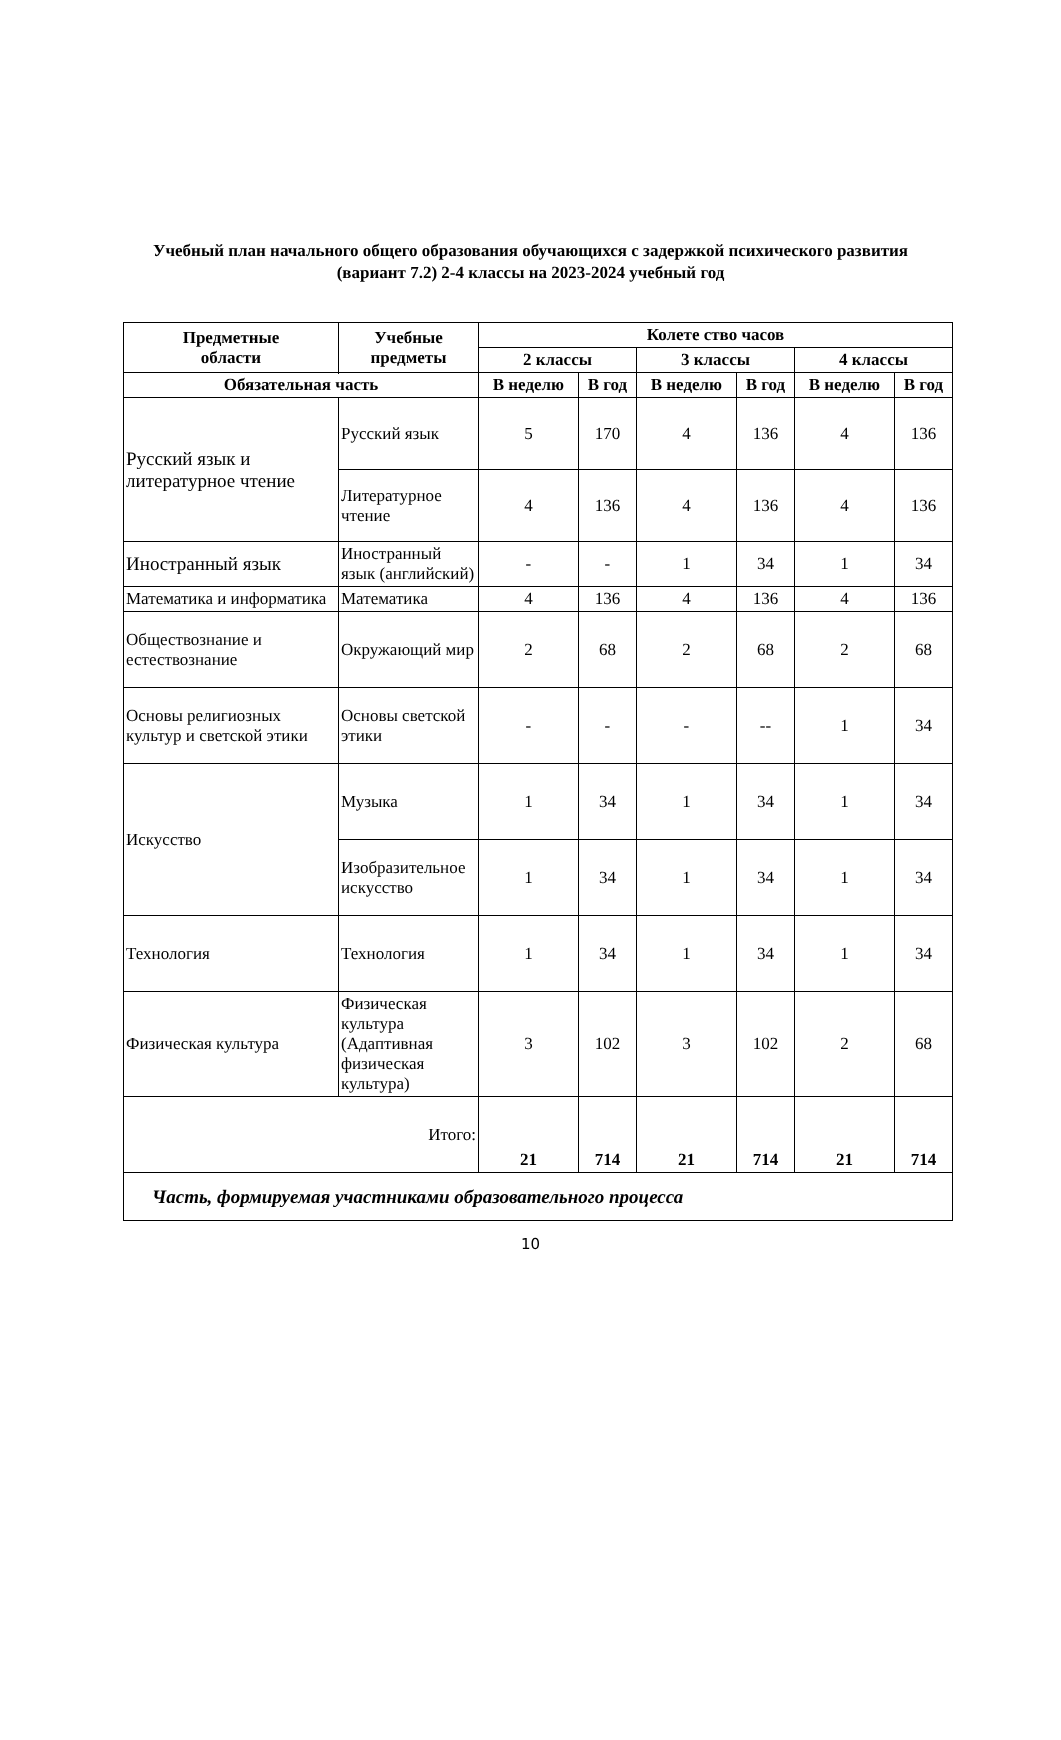Учебный план начального общего образования обучающихся с задержкой психического развития
(вариант 7.2) 2-4 классы на 2023-2024 учебный год
| Предметные области | Учебные предметы | Колете ство часов | | | | | |
| --- | --- | --- | --- | --- | --- | --- | --- |
| | | 2 классы | | 3 классы | | 4 классы | |
| | | В неделю | В год | В неделю | В год | В неделю | В год |
| Обязательная часть | | | | | | | |
| Русский язык и литературное чтение | Русский язык | 5 | 170 | 4 | 136 | 4 | 136 |
| | Литературное чтение | 4 | 136 | 4 | 136 | 4 | 136 |
| Иностранный язык | Иностранный язык (английский) | - | - | 1 | 34 | 1 | 34 |
| Математика и информатика | Математика | 4 | 136 | 4 | 136 | 4 | 136 |
| Обществознание и естествознание | Окружающий мир | 2 | 68 | 2 | 68 | 2 | 68 |
| Основы религиозных культур и светской этики | Основы светской этики | - | - | - | -- | 1 | 34 |
| Искусство | Музыка | 1 | 34 | 1 | 34 | 1 | 34 |
| | Изобразительное искусство | 1 | 34 | 1 | 34 | 1 | 34 |
| Технология | Технология | 1 | 34 | 1 | 34 | 1 | 34 |
| Физическая культура | Физическая культура (Адаптивная физическая культура) | 3 | 102 | 3 | 102 | 2 | 68 |
| Итого: | | 21 | 714 | 21 | 714 | 21 | 714 |
| Часть, формируемая участниками образовательного процесса | | | | | | | |
10